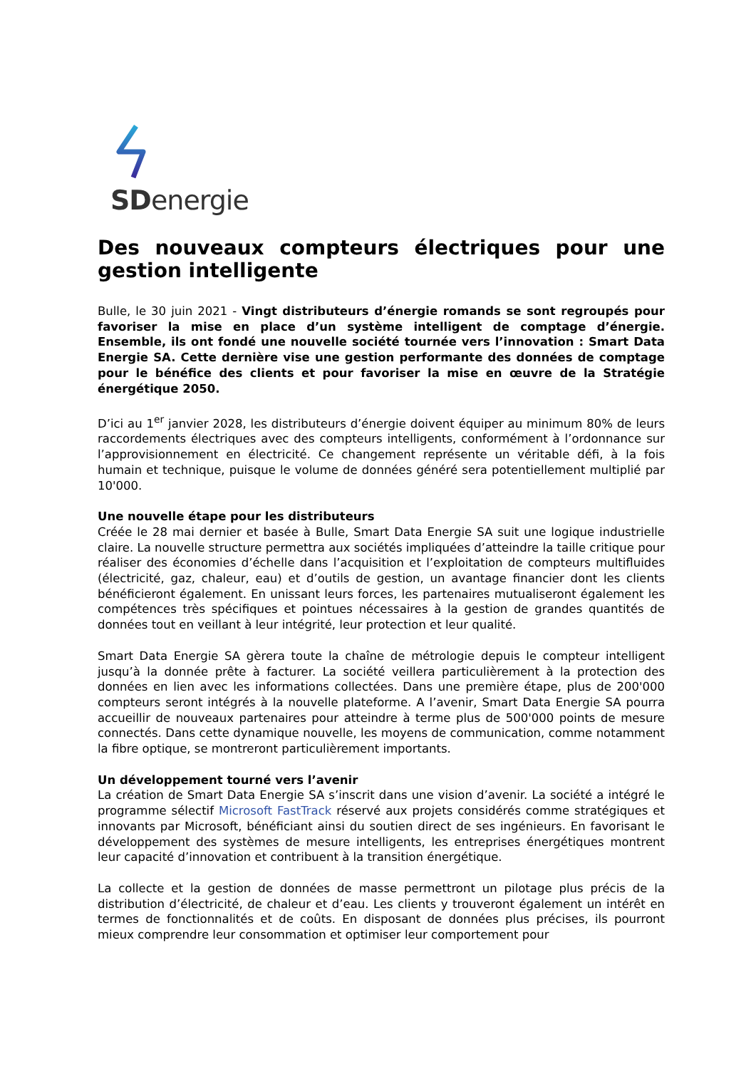SDenergie
Des nouveaux compteurs électriques pour une gestion intelligente
Bulle, le 30 juin 2021 - Vingt distributeurs d’énergie romands se sont regroupés pour favoriser la mise en place d’un système intelligent de comptage d’énergie. Ensemble, ils ont fondé une nouvelle société tournée vers l’innovation : Smart Data Energie SA. Cette dernière vise une gestion performante des données de comptage pour le bénéfice des clients et pour favoriser la mise en œuvre de la Stratégie énergétique 2050.
D’ici au 1<sup>er</sup> janvier 2028, les distributeurs d’énergie doivent équiper au minimum 80% de leurs raccordements électriques avec des compteurs intelligents, conformément à l’ordonnance sur l’approvisionnement en électricité. Ce changement représente un véritable défi, à la fois humain et technique, puisque le volume de données généré sera potentiellement multiplié par 10'000.
Une nouvelle étape pour les distributeurs
Créée le 28 mai dernier et basée à Bulle, Smart Data Energie SA suit une logique industrielle claire. La nouvelle structure permettra aux sociétés impliquées d’atteindre la taille critique pour réaliser des économies d’échelle dans l’acquisition et l’exploitation de compteurs multifluides (électricité, gaz, chaleur, eau) et d’outils de gestion, un avantage financier dont les clients bénéficieront également. En unissant leurs forces, les partenaires mutualiseront également les compétences très spécifiques et pointues nécessaires à la gestion de grandes quantités de données tout en veillant à leur intégrité, leur protection et leur qualité.
Smart Data Energie SA gèrera toute la chaîne de métrologie depuis le compteur intelligent jusqu’à la donnée prête à facturer. La société veillera particulièrement à la protection des données en lien avec les informations collectées. Dans une première étape, plus de 200'000 compteurs seront intégrés à la nouvelle plateforme. A l’avenir, Smart Data Energie SA pourra accueillir de nouveaux partenaires pour atteindre à terme plus de 500'000 points de mesure connectés. Dans cette dynamique nouvelle, les moyens de communication, comme notamment la fibre optique, se montreront particulièrement importants.
Un développement tourné vers l’avenir
La création de Smart Data Energie SA s’inscrit dans une vision d’avenir. La société a intégré le programme sélectif Microsoft FastTrack réservé aux projets considérés comme stratégiques et innovants par Microsoft, bénéficiant ainsi du soutien direct de ses ingénieurs. En favorisant le développement des systèmes de mesure intelligents, les entreprises énergétiques montrent leur capacité d’innovation et contribuent à la transition énergétique.
La collecte et la gestion de données de masse permettront un pilotage plus précis de la distribution d’électricité, de chaleur et d’eau. Les clients y trouveront également un intérêt en termes de fonctionnalités et de coûts. En disposant de données plus précises, ils pourront mieux comprendre leur consommation et optimiser leur comportement pour